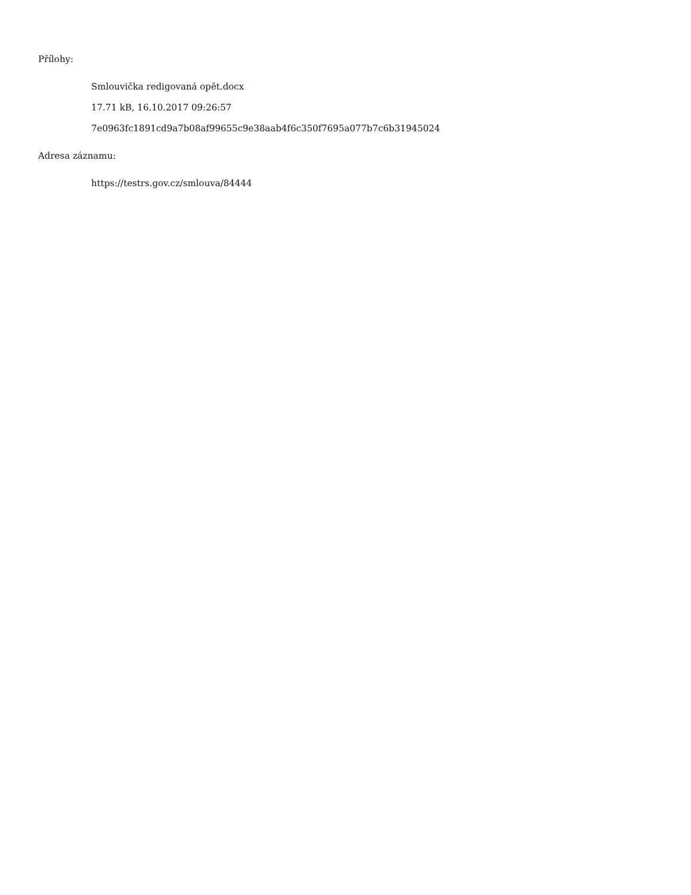Přílohy:
Smlouvička redigovaná opět.docx
17.71 kB, 16.10.2017 09:26:57
7e0963fc1891cd9a7b08af99655c9e38aab4f6c350f7695a077b7c6b31945024
Adresa záznamu:
https://testrs.gov.cz/smlouva/84444